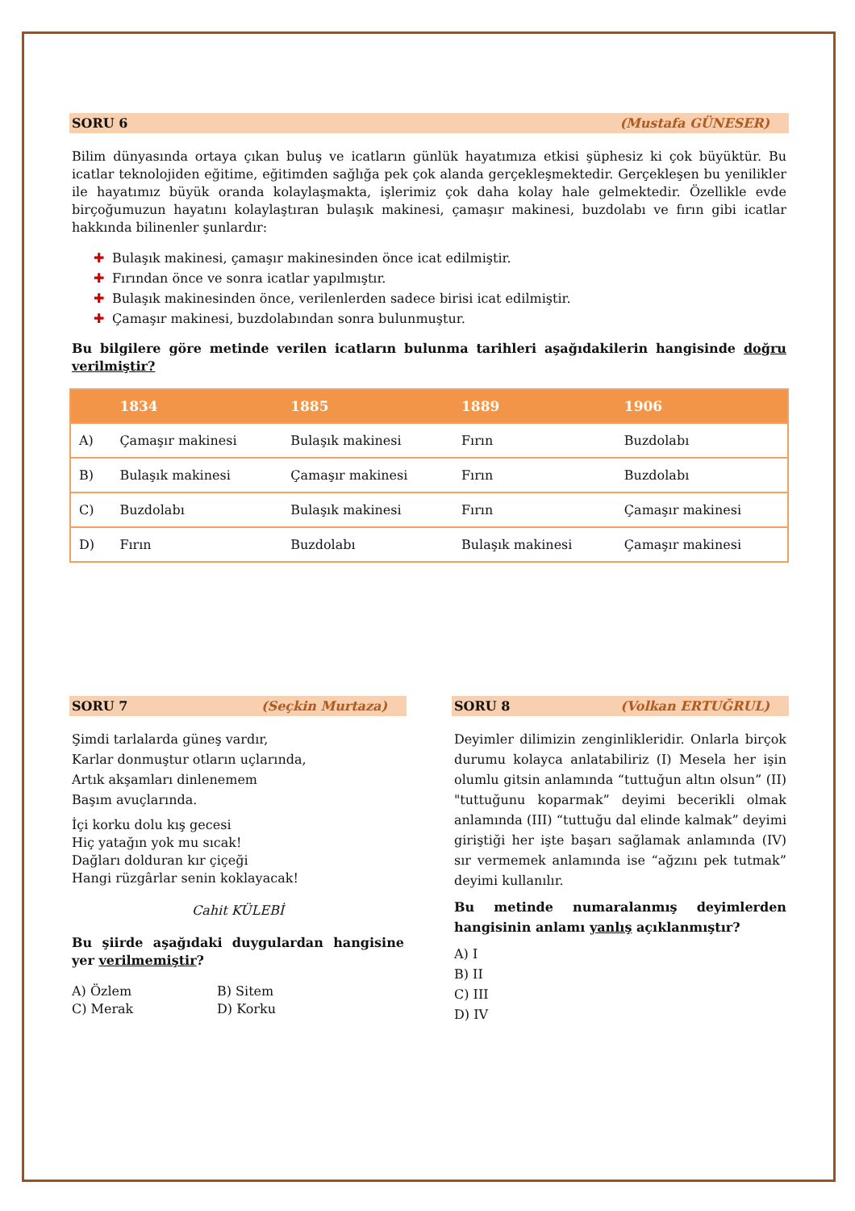SORU 6 (Mustafa GÜNESER)
Bilim dünyasında ortaya çıkan buluş ve icatların günlük hayatımıza etkisi şüphesiz ki çok büyüktür. Bu icatlar teknolojiden eğitime, eğitimden sağlığa pek çok alanda gerçekleşmektedir. Gerçekleşen bu yenilikler ile hayatımız büyük oranda kolaylaşmakta, işlerimiz çok daha kolay hale gelmektedir. Özellikle evde birçoğumuzun hayatını kolaylaştıran bulaşık makinesi, çamaşır makinesi, buzdolabı ve fırın gibi icatlar hakkında bilinenler şunlardır:
✚ Bulaşık makinesi, çamaşır makinesinden önce icat edilmiştir.
✚ Fırından önce ve sonra icatlar yapılmıştır.
✚ Bulaşık makinesinden önce, verilenlerden sadece birisi icat edilmiştir.
✚ Çamaşır makinesi, buzdolabından sonra bulunmuştur.
Bu bilgilere göre metinde verilen icatların bulunma tarihleri aşağıdakilerin hangisinde doğru verilmiştir?
| | 1834 | 1885 | 1889 | 1906 |
| --- | --- | --- | --- | --- |
| A) | Çamaşır makinesi | Bulaşık makinesi | Fırın | Buzdolabı |
| B) | Bulaşık makinesi | Çamaşır makinesi | Fırın | Buzdolabı |
| C) | Buzdolabı | Bulaşık makinesi | Fırın | Çamaşır makinesi |
| D) | Fırın | Buzdolabı | Bulaşık makinesi | Çamaşır makinesi |
SORU 7 (Seçkin Murtaza)
Şimdi tarlalarda güneş vardır,
Karlar donmuştur otların uçlarında,
Artık akşamları dinlenemem
Başım avuçlarında.
İçi korku dolu kış gecesi
Hiç yatağın yok mu sıcak!
Dağları dolduran kır çiçeği
Hangi rüzgârlar senin koklayacak!
Cahit KÜLEBİ
Bu şiirde aşağıdaki duygulardan hangisine yer verilmemiştir?
A) Özlem B) Sitem C) Merak D) Korku
SORU 8 (Volkan ERTUĞRUL)
Deyimler dilimizin zenginlikleridir. Onlarla birçok durumu kolayca anlatabiliriz (I) Mesela her işin olumlu gitsin anlamında “tuttuğun altın olsun” (II) "tuttuğunu koparmak” deyimi becerikli olmak anlamında (III) “tuttuğu dal elinde kalmak” deyimi giriştiği her işte başarı sağlamak anlamında (IV) sır vermemek anlamında ise “ağzını pek tutmak” deyimi kullanılır.
Bu metinde numaralanmış deyimlerden hangisinin anlamı yanlış açıklanmıştır?
A) I
B) II
C) III
D) IV